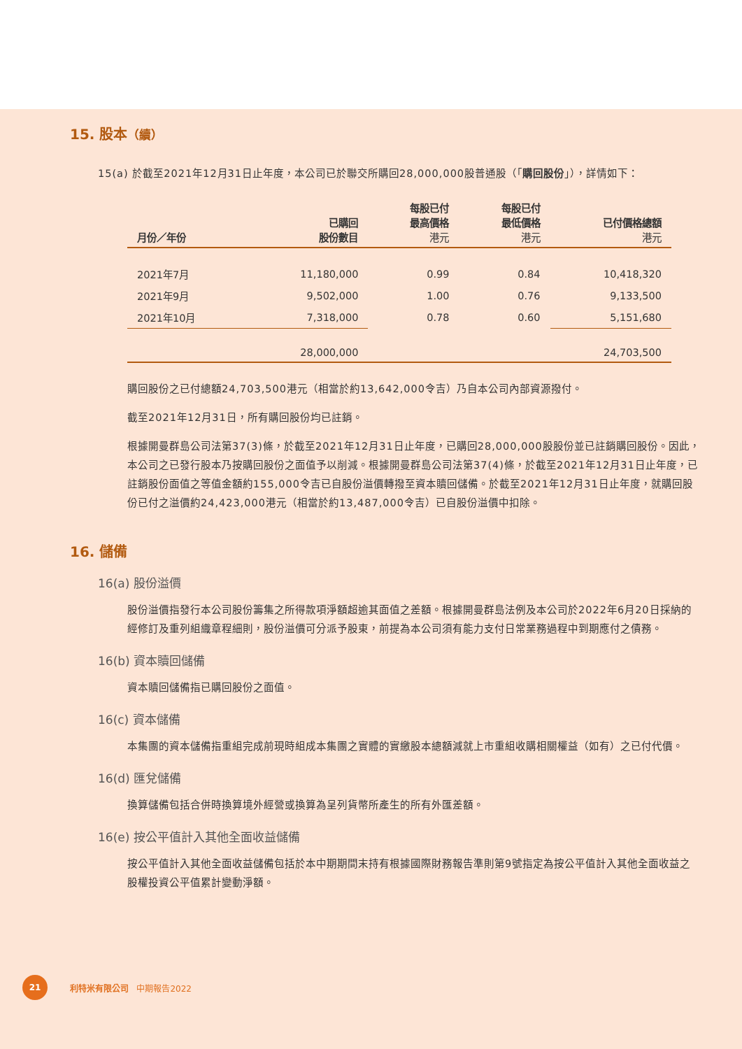15. 股本（續）
15(a) 於截至2021年12月31日止年度，本公司已於聯交所購回28,000,000股普通股（「購回股份」），詳情如下：
| 月份／年份 | 已購回 股份數目 | 每股已付 最高價格 港元 | 每股已付 最低價格 港元 | 已付價格總額 港元 |
| --- | --- | --- | --- | --- |
| 2021年7月 | 11,180,000 | 0.99 | 0.84 | 10,418,320 |
| 2021年9月 | 9,502,000 | 1.00 | 0.76 | 9,133,500 |
| 2021年10月 | 7,318,000 | 0.78 | 0.60 | 5,151,680 |
| | 28,000,000 | | | 24,703,500 |
購回股份之已付總額24,703,500港元（相當於約13,642,000令吉）乃自本公司內部資源撥付。
截至2021年12月31日，所有購回股份均已註銷。
根據開曼群島公司法第37(3)條，於截至2021年12月31日止年度，已購回28,000,000股股份並已註銷購回股份。因此，本公司之已發行股本乃按購回股份之面值予以削減。根據開曼群島公司法第37(4)條，於截至2021年12月31日止年度，已註銷股份面值之等值金額約155,000令吉已自股份溢價轉撥至資本贖回儲備。於截至2021年12月31日止年度，就購回股份已付之溢價約24,423,000港元（相當於約13,487,000令吉）已自股份溢價中扣除。
16. 儲備
16(a) 股份溢價
股份溢價指發行本公司股份籌集之所得款項淨額超逾其面值之差額。根據開曼群島法例及本公司於2022年6月20日採納的經修訂及重列組織章程細則，股份溢價可分派予股東，前提為本公司須有能力支付日常業務過程中到期應付之債務。
16(b) 資本贖回儲備
資本贖回儲備指已購回股份之面值。
16(c) 資本儲備
本集團的資本儲備指重組完成前現時組成本集團之實體的實繳股本總額減就上市重組收購相關權益（如有）之已付代價。
16(d) 匯兌儲備
換算儲備包括合併時換算境外經營或換算為呈列貨幣所產生的所有外匯差額。
16(e) 按公平值計入其他全面收益儲備
按公平值計入其他全面收益儲備包括於本中期期間末持有根據國際財務報告準則第9號指定為按公平值計入其他全面收益之股權投資公平值累計變動淨額。
21
利特米有限公司 中期報告2022